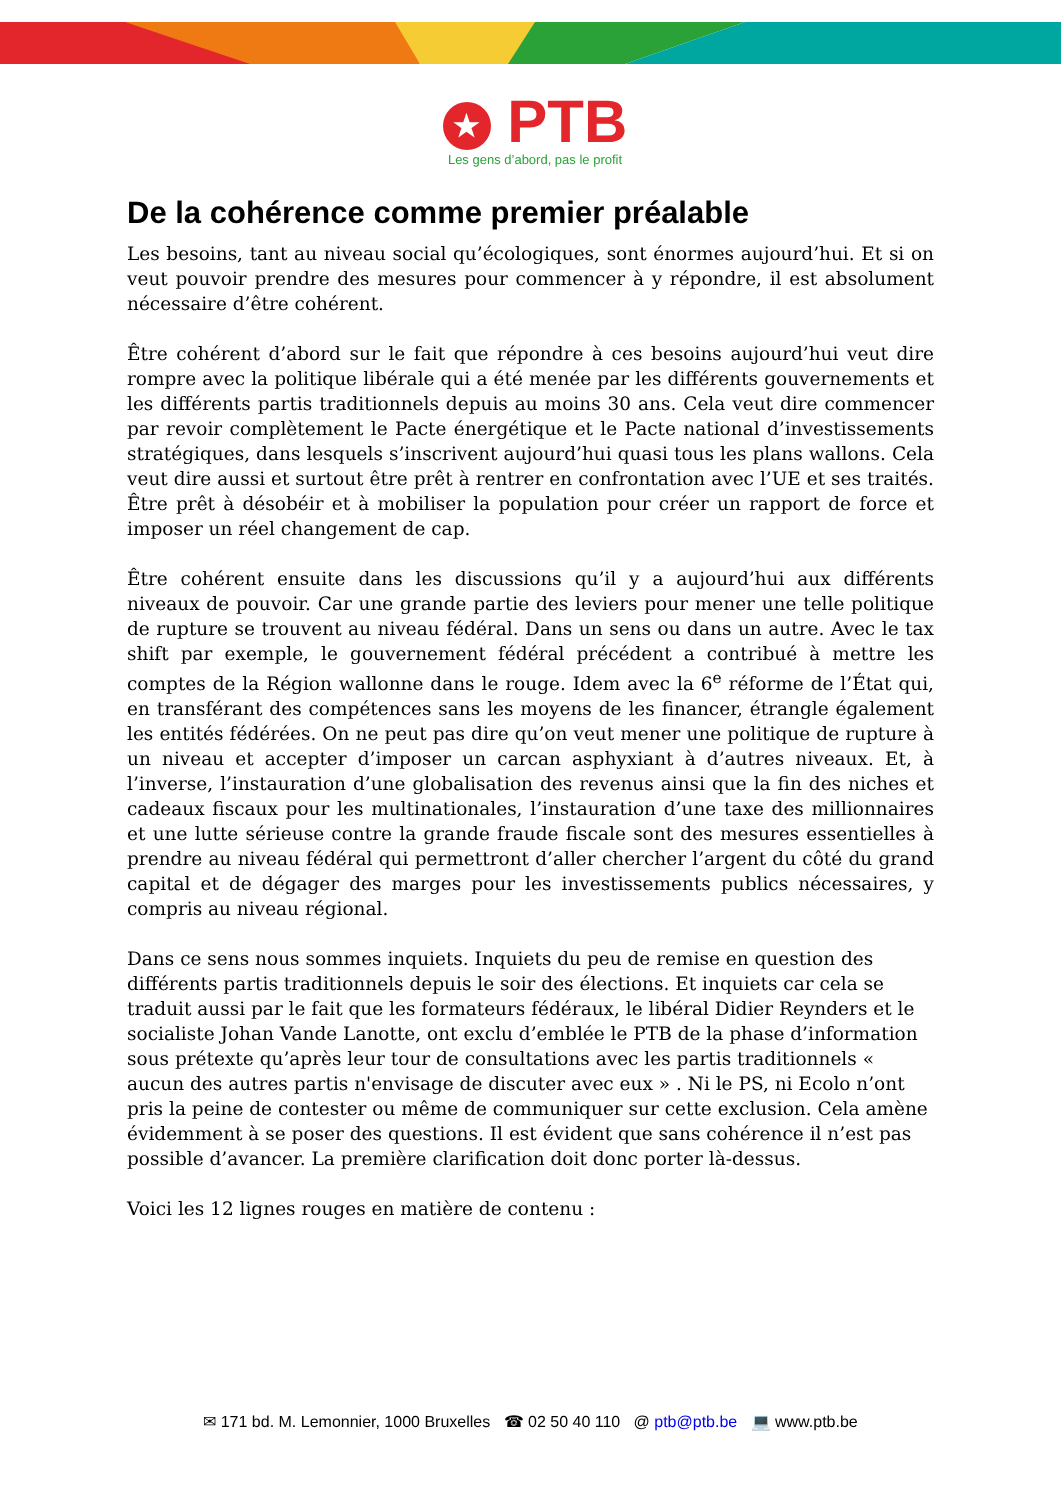★ PTB
Les gens d’abord, pas le profit
De la cohérence comme premier préalable
Les besoins, tant au niveau social qu’écologiques, sont énormes aujourd’hui. Et si on veut pouvoir prendre des mesures pour commencer à y répondre, il est absolument nécessaire d’être cohérent.
Être cohérent d’abord sur le fait que répondre à ces besoins aujourd’hui veut dire rompre avec la politique libérale qui a été menée par les différents gouvernements et les différents partis traditionnels depuis au moins 30 ans. Cela veut dire commencer par revoir complètement le Pacte énergétique et le Pacte national d’investissements stratégiques, dans lesquels s’inscrivent aujourd’hui quasi tous les plans wallons. Cela veut dire aussi et surtout être prêt à rentrer en confrontation avec l’UE et ses traités. Être prêt à désobéir et à mobiliser la population pour créer un rapport de force et imposer un réel changement de cap.
Être cohérent ensuite dans les discussions qu’il y a aujourd’hui aux différents niveaux de pouvoir. Car une grande partie des leviers pour mener une telle politique de rupture se trouvent au niveau fédéral. Dans un sens ou dans un autre. Avec le tax shift par exemple, le gouvernement fédéral précédent a contribué à mettre les comptes de la Région wallonne dans le rouge. Idem avec la 6<sup>e</sup> réforme de l’État qui, en transférant des compétences sans les moyens de les financer, étrangle également les entités fédérées. On ne peut pas dire qu’on veut mener une politique de rupture à un niveau et accepter d’imposer un carcan asphyxiant à d’autres niveaux. Et, à l’inverse, l’instauration d’une globalisation des revenus ainsi que la fin des niches et cadeaux fiscaux pour les multinationales, l’instauration d’une taxe des millionnaires et une lutte sérieuse contre la grande fraude fiscale sont des mesures essentielles à prendre au niveau fédéral qui permettront d’aller chercher l’argent du côté du grand capital et de dégager des marges pour les investissements publics nécessaires, y compris au niveau régional.
Dans ce sens nous sommes inquiets. Inquiets du peu de remise en question des différents partis traditionnels depuis le soir des élections. Et inquiets car cela se traduit aussi par le fait que les formateurs fédéraux, le libéral Didier Reynders et le socialiste Johan Vande Lanotte, ont exclu d’emblée le PTB de la phase d’information sous prétexte qu’après leur tour de consultations avec les partis traditionnels « aucun des autres partis n'envisage de discuter avec eux » . Ni le PS, ni Ecolo n’ont pris la peine de contester ou même de communiquer sur cette exclusion. Cela amène évidemment à se poser des questions. Il est évident que sans cohérence il n’est pas possible d’avancer. La première clarification doit donc porter là-dessus.
Voici les 12 lignes rouges en matière de contenu :
✉ 171 bd. M. Lemonnier, 1000 Bruxelles ☎ 02 50 40 110 @ ptb@ptb.be 💻 www.ptb.be